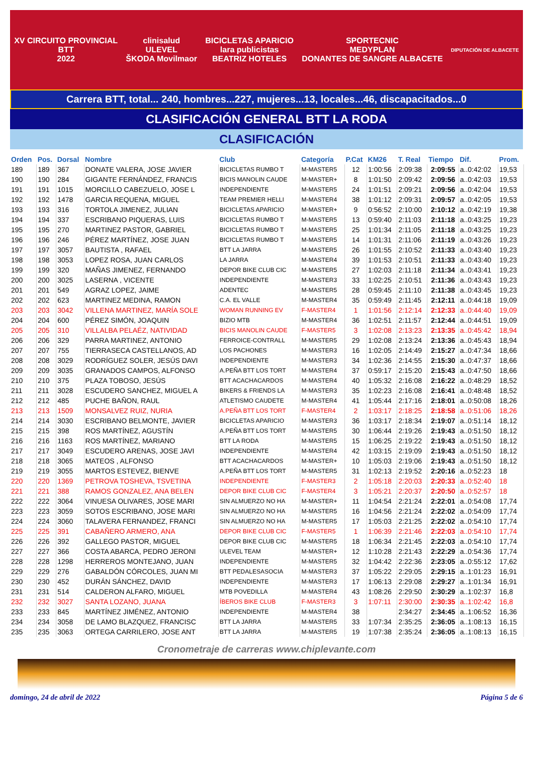XV CIRCUITO PROVINCIAL
BTT
2022
clinisalud
ULEVEL
ŠKODA Movilmaor
BICICLETAS APARICIO
lara publicistas
BEATRIZ HOTELES
SPORTECNIC
MEDYPLAN
DONANTES DE SANGRE ALBACETE
DIPUTACIÓN DE ALBACETE
Carrera BTT, total... 240, hombres...227, mujeres...13, locales...46, discapacitados...0
CLASIFICACIÓN GENERAL BTT LA RODA
CLASIFICACIÓN
| Orden | Pos. | Dorsal | Nombre | Club | Categoría | P.Cat | KM26 | T. Real | Tiempo | Dif. | Prom. |
| --- | --- | --- | --- | --- | --- | --- | --- | --- | --- | --- | --- |
| 189 | 189 | 367 | DONATE VALERA, JOSE JAVIER | BICICLETAS RUMBO T | M-MASTER5 | 12 | 1:00:56 | 2:09:38 | 2:09:55 | a..0:42:02 | 19,53 |
| 190 | 190 | 284 | GIGANTE FERNÁNDEZ, FRANCIS | BICIS MANOLIN CAUDE | M-MASTER+ | 8 | 1:01:50 | 2:09:42 | 2:09:56 | a..0:42:03 | 19,53 |
| 191 | 191 | 1015 | MORCILLO CABEZUELO, JOSE L | INDEPENDIENTE | M-MASTER5 | 24 | 1:01:51 | 2:09:21 | 2:09:56 | a..0:42:04 | 19,53 |
| 192 | 192 | 1478 | GARCIA REQUENA, MIGUEL | TEAM PREMIER HELLI | M-MASTER4 | 38 | 1:01:12 | 2:09:31 | 2:09:57 | a..0:42:05 | 19,53 |
| 193 | 193 | 316 | TORTOLA JIMENEZ, JULIAN | BICICLETAS APARICIO | M-MASTER+ | 9 | 0:56:52 | 2:10:00 | 2:10:12 | a..0:42:19 | 19,38 |
| 194 | 194 | 337 | ESCRIBANO PIQUERAS, LUIS | BICICLETAS RUMBO T | M-MASTER5 | 13 | 0:59:40 | 2:11:03 | 2:11:18 | a..0:43:25 | 19,23 |
| 195 | 195 | 270 | MARTINEZ PASTOR, GABRIEL | BICICLETAS RUMBO T | M-MASTER5 | 25 | 1:01:34 | 2:11:05 | 2:11:18 | a..0:43:25 | 19,23 |
| 196 | 196 | 246 | PÉREZ MARTÍNEZ, JOSE JUAN | BICICLETAS RUMBO T | M-MASTER5 | 14 | 1:01:31 | 2:11:06 | 2:11:19 | a..0:43:26 | 19,23 |
| 197 | 197 | 3057 | BAUTISTA , RAFAEL | BTT LA JARRA | M-MASTER5 | 26 | 1:01:55 | 2:10:52 | 2:11:33 | a..0:43:40 | 19,23 |
| 198 | 198 | 3053 | LOPEZ ROSA, JUAN CARLOS | LA JARRA | M-MASTER4 | 39 | 1:01:53 | 2:10:51 | 2:11:33 | a..0:43:40 | 19,23 |
| 199 | 199 | 320 | MAÑAS JIMENEZ, FERNANDO | DEPOR BIKE CLUB CIC | M-MASTER5 | 27 | 1:02:03 | 2:11:18 | 2:11:34 | a..0:43:41 | 19,23 |
| 200 | 200 | 3025 | LASERNA , VICENTE | INDEPENDIENTE | M-MASTER3 | 33 | 1:02:25 | 2:10:51 | 2:11:36 | a..0:43:43 | 19,23 |
| 201 | 201 | 549 | AGRAZ LOPEZ, JAIME | ADENTEC | M-MASTER5 | 28 | 0:59:45 | 2:11:10 | 2:11:38 | a..0:43:45 | 19,23 |
| 202 | 202 | 623 | MARTINEZ MEDINA, RAMON | C.A. EL VALLE | M-MASTER4 | 35 | 0:59:49 | 2:11:45 | 2:12:11 | a..0:44:18 | 19,09 |
| 203 | 203 | 3042 | VILLENA MARTINEZ, MARÍA SOLE | WOMAN RUNNING EV | F-MASTER4 | 1 | 1:01:56 | 2:12:14 | 2:12:33 | a..0:44:40 | 19,09 |
| 204 | 204 | 600 | PÉREZ SIMÓN, JOAQUIN | BIZIO MTB | M-MASTER4 | 36 | 1:02:51 | 2:11:57 | 2:12:44 | a..0:44:51 | 19,09 |
| 205 | 205 | 310 | VILLALBA PELAÉZ, NATIVIDAD | BICIS MANOLIN CAUDE | F-MASTER5 | 3 | 1:02:08 | 2:13:23 | 2:13:35 | a..0:45:42 | 18,94 |
| 206 | 206 | 329 | PARRA MARTINEZ, ANTONIO | FERROICE-CONTRALL | M-MASTER5 | 29 | 1:02:08 | 2:13:24 | 2:13:36 | a..0:45:43 | 18,94 |
| 207 | 207 | 755 | TIERRASECA CASTELLANOS, AD | LOS PACHONES | M-MASTER3 | 16 | 1:02:05 | 2:14:49 | 2:15:27 | a..0:47:34 | 18,66 |
| 208 | 208 | 3029 | RODRÍGUEZ SOLER, JESÚS DAVI | INDEPENDIENTE | M-MASTER3 | 34 | 1:02:36 | 2:14:55 | 2:15:30 | a..0:47:37 | 18,66 |
| 209 | 209 | 3035 | GRANADOS CAMPOS, ALFONSO | A.PEÑA BTT LOS TORT | M-MASTER4 | 37 | 0:59:17 | 2:15:20 | 2:15:43 | a..0:47:50 | 18,66 |
| 210 | 210 | 375 | PLAZA TOBOSO, JESÚS | BTT ACACHACARDOS | M-MASTER4 | 40 | 1:05:32 | 2:16:08 | 2:16:22 | a..0:48:29 | 18,52 |
| 211 | 211 | 3028 | ESCUDERO SANCHEZ, MIGUEL A | BIKERS & FRIENDS LA | M-MASTER3 | 35 | 1:02:23 | 2:16:08 | 2:16:41 | a..0:48:48 | 18,52 |
| 212 | 212 | 485 | PUCHE BAÑON, RAUL | ATLETISMO CAUDETE | M-MASTER4 | 41 | 1:05:44 | 2:17:16 | 2:18:01 | a..0:50:08 | 18,26 |
| 213 | 213 | 1509 | MONSALVEZ RUIZ, NURIA | A.PEÑA BTT LOS TORT | F-MASTER4 | 2 | 1:03:17 | 2:18:25 | 2:18:58 | a..0:51:06 | 18,26 |
| 214 | 214 | 3030 | ESCRIBANO BELMONTE, JAVIER | BICICLETAS APARICIO | M-MASTER3 | 36 | 1:03:17 | 2:18:34 | 2:19:07 | a..0:51:14 | 18,12 |
| 215 | 215 | 398 | ROS MARTÍNEZ, AGUSTÍN | A.PEÑA BTT LOS TORT | M-MASTER5 | 30 | 1:06:44 | 2:19:26 | 2:19:43 | a..0:51:50 | 18,12 |
| 216 | 216 | 1163 | ROS MARTÍNEZ, MARIANO | BTT LA RODA | M-MASTER5 | 15 | 1:06:25 | 2:19:22 | 2:19:43 | a..0:51:50 | 18,12 |
| 217 | 217 | 3049 | ESCUDERO ARENAS, JOSE JAVI | INDEPENDIENTE | M-MASTER4 | 42 | 1:03:15 | 2:19:09 | 2:19:43 | a..0:51:50 | 18,12 |
| 218 | 218 | 3065 | MATEOS , ALFONSO | BTT ACACHACARDOS | M-MASTER+ | 10 | 1:05:03 | 2:19:06 | 2:19:43 | a..0:51:50 | 18,12 |
| 219 | 219 | 3055 | MARTOS ESTEVEZ, BIENVE | A.PEÑA BTT LOS TORT | M-MASTER5 | 31 | 1:02:13 | 2:19:52 | 2:20:16 | a..0:52:23 | 18 |
| 220 | 220 | 1369 | PETROVA TOSHEVA, TSVETINA | INDEPENDIENTE | F-MASTER3 | 2 | 1:05:18 | 2:20:03 | 2:20:33 | a..0:52:40 | 18 |
| 221 | 221 | 388 | RAMOS GONZALEZ, ANA BELEN | DEPOR BIKE CLUB CIC | F-MASTER4 | 3 | 1:05:21 | 2:20:37 | 2:20:50 | a..0:52:57 | 18 |
| 222 | 222 | 3064 | VINUESA OLIVARES, JOSE MARI | SIN ALMUERZO NO HA | M-MASTER+ | 11 | 1:04:54 | 2:21:24 | 2:22:01 | a..0:54:08 | 17,74 |
| 223 | 223 | 3059 | SOTOS ESCRIBANO, JOSE MARI | SIN ALMUERZO NO HA | M-MASTER5 | 16 | 1:04:56 | 2:21:24 | 2:22:02 | a..0:54:09 | 17,74 |
| 224 | 224 | 3060 | TALAVERA FERNANDEZ, FRANCI | SIN ALMUERZO NO HA | M-MASTER5 | 17 | 1:05:03 | 2:21:25 | 2:22:02 | a..0:54:10 | 17,74 |
| 225 | 225 | 391 | CABAÑERO ARMERO, ANA | DEPOR BIKE CLUB CIC | F-MASTER5 | 1 | 1:06:39 | 2:21:46 | 2:22:03 | a..0:54:10 | 17,74 |
| 226 | 226 | 392 | GALLEGO PASTOR, MIGUEL | DEPOR BIKE CLUB CIC | M-MASTER5 | 18 | 1:06:34 | 2:21:45 | 2:22:03 | a..0:54:10 | 17,74 |
| 227 | 227 | 366 | COSTA ABARCA, PEDRO JERONI | ULEVEL TEAM | M-MASTER+ | 12 | 1:10:28 | 2:21:43 | 2:22:29 | a..0:54:36 | 17,74 |
| 228 | 228 | 1298 | HERREROS MONTEJANO, JUAN | INDEPENDIENTE | M-MASTER5 | 32 | 1:04:42 | 2:22:36 | 2:23:05 | a..0:55:12 | 17,62 |
| 229 | 229 | 276 | GABALDÓN CÓRCOLES, JUAN MI | BTT PEDALESASOCIA | M-MASTER3 | 37 | 1:05:22 | 2:29:05 | 2:29:15 | a..1:01:23 | 16,91 |
| 230 | 230 | 452 | DURÁN SÁNCHEZ, DAVID | INDEPENDIENTE | M-MASTER3 | 17 | 1:06:13 | 2:29:08 | 2:29:27 | a..1:01:34 | 16,91 |
| 231 | 231 | 514 | CALDERON ALFARO, MIGUEL | MTB POVEDILLA | M-MASTER4 | 43 | 1:08:26 | 2:29:50 | 2:30:29 | a..1:02:37 | 16,8 |
| 232 | 232 | 3027 | SANTA LOZANO, JUANA | ÍBEROS BIKE CLUB | F-MASTER3 | 3 | 1:07:11 | 2:30:00 | 2:30:35 | a..1:02:42 | 16,8 |
| 233 | 233 | 845 | MARTÍNEZ JIMÉNEZ, ANTONIO | INDEPENDIENTE | M-MASTER4 | 38 | | 2:34:27 | 2:34:45 | a..1:06:52 | 16,36 |
| 234 | 234 | 3058 | DE LAMO BLAZQUEZ, FRANCISC | BTT LA JARRA | M-MASTER5 | 33 | 1:07:34 | 2:35:25 | 2:36:05 | a..1:08:13 | 16,15 |
| 235 | 235 | 3063 | ORTEGA CARRILERO, JOSE ANT | BTT LA JARRA | M-MASTER5 | 19 | 1:07:38 | 2:35:24 | 2:36:05 | a..1:08:13 | 16,15 |
Cronometraje de carreras www.chiplevante.com
domingo, 24 de abril de 2022 Página 5 de 6